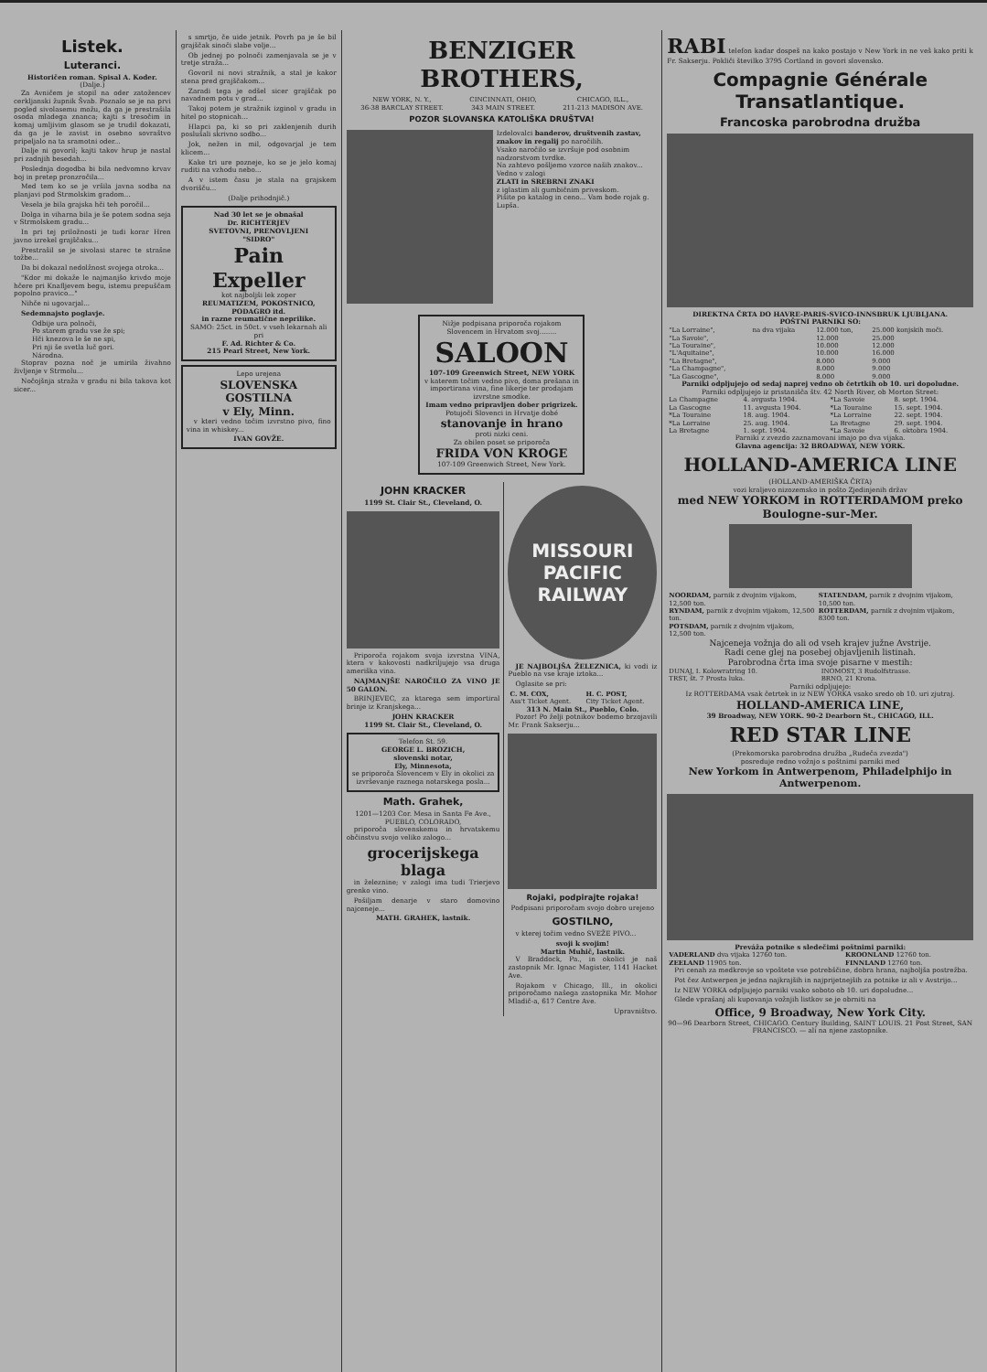Listek.
Luteranci.
Historičen roman. Spisal A. Koder.
(Dalje.)
Za Avničem je stopil na oder zatožencev cerkljanski župnik Švab. Poznalo se je na prvi pogled sivolasemu možu, da ga je prestrašila osoda mladega znanca; kajti s tresočim in komaj umljivim glasom se je trudil dokazati, da ga je le zavist in osebno sovraštvo pripeljalo na ta sramotni oder...
Dalje ni govoril; kajti takov hrup je nastal pri zadnjih besedah...
Poslednja dogodba bi bila nedvomno krvav boj in pretep pronzročila...
Med tem ko se je vršila javna sodba na planjavi pod Strmolskim gradom...
Vesela je bila grajska hči teh poročil...
Dolga in viharna bila je še potem sodna seja v Strmolskem gradu...
In pri tej priložnosti je tudi korar Hren javno izrekel grajščaku...
Prestrašil se je sivolasi starec te strašne tožbe...
Da bi dokazal nedolžnost svojega otroka...
"Kdor mi dokaže le najmanjšo krivdo moje hčere pri Knafljevem begu, istemu prepuščam popolno pravico..."
Nihče ni ugovarjal...
Sedemnajsto poglavje.
Odbije ura polnoči,
Po starem gradu vse že spi;
Hči knezova le še ne spi,
Pri nji še svetla luč gori.
Národna.
Stoprav pozna noč je umirila živahno življenje v Strmolu...
Nočojšnja straža v gradu ni bila takova kot sicer...
s smrtjo, če uide jetnik. Povrh pa je še bil grajščak sinoči slabe volje...
Ob jednej po polnoči zamenjavala se je v tretje straža...
Govoril ni novi stražnik, a stal je kakor stena pred grajščakom...
Zaradi tega je odšel sicer grajščak po navadnem potu v grad...
Takoj potem je stražnik izginol v gradu in hitel po stopnicah...
Hlapci pa, ki so pri zaklenjenih durih poslušali skrivno sodbo...
Jok, nežen in mil, odgovarjal je tem klicem...
Kake tri ure pozneje, ko se je jelo komaj ruditi na vzhodu nebo...
A v istem času je stala na grajskem dvorišču...
(Dalje prihodnjič.)
Nad 30 let se je obnašal
Dr. RICHTERJEV
SVETOVNI, PRENOVLJENI
"SIDRO"
Pain Expeller
kot najboljši lek zoper
REUMATIZEM, POKOSTNICO, PODAGRO itd.
in razne reumatične neprilike.
SAMO: 25ct. in 50ct. v vseh lekarnah ali pri
F. Ad. Richter & Co.
215 Pearl Street, New York.
Lepo urejena
SLOVENSKA GOSTILNA
v Ely, Minn.
v kteri vedno točim izvrstno pivo, fino vina in whiskey...
IVAN GOVŽE.
BENZIGER BROTHERS,
| NEW YORK, N. Y., 36-38 BARCLAY STREET. | CINCINNATI, OHIO, 343 MAIN STREET. | CHICAGO, ILL., 211-213 MADISON AVE. |
POZOR SLOVANSKA KATOLIŠKA DRUŠTVA!
Izdelovalci banderov, društvenih zastav, znakov in regalij po naročilih.
Vsako naročilo se izvršuje pod osobnim nadzorstvom tvrdke.
Na zahtevo pošljemo vzorce naših znakov...
Vedno v zalogi
ZLATI in SREBRNI ZNAKI
z iglastim ali gumbičnim priveskom.
Pišite po katalog in ceno... Vam bode rojak g. Lupša.
Nižje podpisana priporoča rojakom Slovencem in Hrvatom svoj........
SALOON
107-109 Greenwich Street, NEW YORK
v katerem točim vedno pivo, doma prešana in importirana vina, fine likerje ter prodajam izvrstne smodke.
Imam vedno pripravljen dober prigrizek.
Potujoči Slovenci in Hrvatje dobé
stanovanje in hrano
proti nizki ceni.
Za obilen poset se priporoča
FRIDA VON KROGE
107-109 Greenwich Street, New York.
JOHN KRACKER
1199 St. Clair St., Cleveland, O.
Priporoča rojakom svoja izvrstna VINA, ktera v kakovosti nadkriljujejo vsa druga ameriška vina.
NAJMANJŠE NAROČILO ZA VINO JE 50 GALON.
BRINJEVEC, za ktarega sem importiral brinje iz Kranjskega...
JOHN KRACKER
1199 St. Clair St., Cleveland, O.
Telefon St. 59.
GEORGE L. BROZICH,
slovenski notar,
Ely, Minnesota,
se priporoča Slovencem v Ely in okolici za izvrševanje raznega notarskega posla...
Math. Grahek,
1201—1203 Cor. Mesa in Santa Fe Ave., PUEBLO, COLORADO,
priporoča slovenskemu in hrvatskemu občinstvu svojo veliko zalogo...
grocerijskega blaga
in železnine; v zalogi ima tudi Trierjevo grenko vino.
Pošiljam denarje v staro domovino najceneje...
MATH. GRAHEK, lastnik.
MISSOURI
PACIFIC
RAILWAY
JE NAJBOLJŠA ŽELEZNICA, ki vodi iz Pueblo na vse kraje iztoka...
Oglasite se pri:
| C. M. COX, Ass't Ticket Agent. | H. C. POST, City Ticket Agent. |
313 N. Main St., Pueblo, Colo.
Pozor! Po želji potnikov bodemo brzojavili Mr. Frank Sakserju...
Rojaki, podpirajte rojaka!
Podpisani priporočam svojo dobro urejeno
GOSTILNO,
v kterej točim vedno SVEŽE PIVO...
svoji k svojim!
Martin Muhič, lastnik.
V Braddock, Pa., in okolici je naš zastopnik Mr. Ignac Magister, 1141 Hacket Ave.
Rojakom v Chicago, Ill., in okolici priporočamo našega zastopnika Mr. Mohor Mladič-a, 617 Centre Ave.
Upravništvo.
RABI telefon kadar dospeš na kako postajo v New York in ne veš kako priti k Fr. Sakserju. Pokliči številko 3795 Cortland in govori slovensko.
Compagnie Générale Transatlantique.
Francoska parobrodna družba
DIREKTNA ČRTA DO HAVRE-PARIS-SVICO-INNSBRUK LJUBLJANA.
POŠTNI PARNIKI SO:
| "La Lorraine", | na dva vijaka | 12.000 ton, | 25.000 konjskih moči. |
| "La Savoie", | | 12.000 | 25.000 |
| "La Touraine", | | 10.000 | 12.000 |
| "L'Aquitaine", | | 10.000 | 16.000 |
| "La Bretagne", | | 8.000 | 9.000 |
| "La Champagne", | | 8.000 | 9.000 |
| "La Gascogne", | | 8.000 | 9.000 |
Parniki odpljujejo od sedaj naprej vedno ob četrtkih ob 10. uri dopoludne.
Parniki odpljujejo iz pristanišča štv. 42 North River, ob Morton Street:
| La Champagne | 4. avgusta 1904. | *La Savoie | 8. sept. 1904. |
| La Gascogne | 11. avgusta 1904. | *La Touraine | 15. sept. 1904. |
| *La Touraine | 18. aug. 1904. | *La Lorraine | 22. sept. 1904. |
| *La Lorraine | 25. aug. 1904. | La Bretagne | 29. sept. 1904. |
| La Bretagne | 1. sept. 1904. | *La Savoie | 6. oktobra 1904. |
Parniki z zvezdo zaznamovani imajo po dva vijaka.
Glavna agencija: 32 BROADWAY, NEW YORK.
HOLLAND-AMERICA LINE
(HOLLAND-AMERIŠKA ČRTA)
vozi kraljevo nizozemsko in pošto Zjedinjenih držav
med NEW YORKOM in ROTTERDAMOM preko Boulogne-sur-Mer.
| NOORDAM, parnik z dvojnim vijakom, 12,500 ton. | STATENDAM, parnik z dvojnim vijakom, 10,500 ton. |
| RYNDAM, parnik z dvojnim vijakom, 12,500 ton. | ROTTERDAM, parnik z dvojnim vijakom, 8300 ton. |
| POTSDAM, parnik z dvojnim vijakom, 12,500 ton. | |
Najceneja vožnja do ali od vseh krajev južne Avstrije.
Radi cene glej na posebej objavljenih listinah.
Parobrodna črta ima svoje pisarne v mestih:
| DUNAJ, I. Kolowratring 10. | INOMOST, 3 Rudolfstrasse. |
| TRST, št. 7 Prosta luka. | BRNO, 21 Krona. |
Parniki odpljujejo:
Iz ROTTERDAMA vsak četrtek in iz NEW YORKA vsako sredo ob 10. uri zjutraj.
HOLLAND-AMERICA LINE,
39 Broadway, NEW YORK. 90-2 Dearborn St., CHICAGO, ILL.
RED STAR LINE
(Prekomorska parobrodna družba „Rudeča zvezda")
posreduje redno vožnjo s poštnimi parniki med
New Yorkom in Antwerpenom, Philadelphijo in Antwerpenom.
Preváža potnike s sledečimi poštnimi parniki:
| VADERLAND dva vijaka 12760 ton. | KROONLAND 12760 ton. |
| ZEELAND 11905 ton. | FINNLAND 12760 ton. |
Pri cenah za medkrovje so vpoštete vse potrebščine, dobra hrana, najboljša postrežba.
Pot čez Antwerpen je jedna najkrajših in najprijetnejših za potnike iz ali v Avstrijo...
Iz NEW YORKA odpljujejo parniki vsako soboto ob 10. uri dopoludne...
Glede vprašanj ali kupovanja vožnjih listkov se je obrniti na
Office, 9 Broadway, New York City.
90—96 Dearborn Street, CHICAGO. Century Building, SAINT LOUIS. 21 Post Street, SAN FRANCISCO. — ali na njene zastopnike.